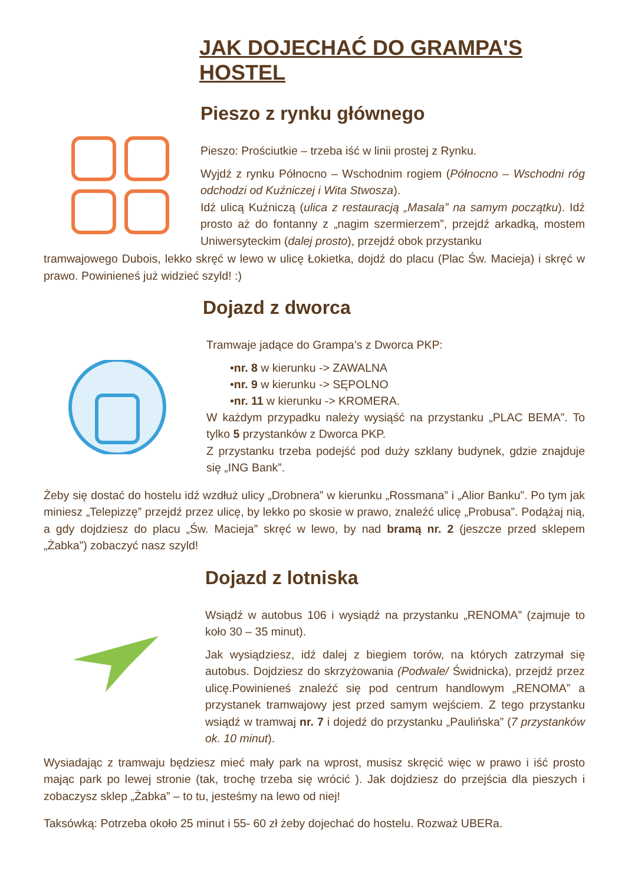JAK DOJECHAĆ DO GRAMPA'S HOSTEL
Pieszo z rynku głównego
Pieszo: Prościutkie – trzeba iść w linii prostej z Rynku.
Wyjdź z rynku Północno – Wschodnim rogiem (Północno – Wschodni róg odchodzi od Kuźniczej i Wita Stwosza).
Idź ulicą Kuźniczą (ulica z restauracją „Masala” na samym początku). Idź prosto aż do fontanny z „nagim szermierzem”, przejdź arkadką, mostem Uniwersyteckim (dalej prosto), przejdź obok przystanku
tramwajowego Dubois, lekko skręć w lewo w ulicę Łokietka, dojdź do placu (Plac Św. Macieja) i skręć w prawo. Powinieneś już widzieć szyld! :)
Dojazd z dworca
Tramwaje jadące do Grampa’s z Dworca PKP:
•nr. 8 w kierunku -> ZAWALNA
•nr. 9 w kierunku -> SĘPOLNO
•nr. 11 w kierunku -> KROMERA.
W każdym przypadku należy wysiąść na przystanku „PLAC BEMA”. To tylko 5 przystanków z Dworca PKP.
Z przystanku trzeba podejść pod duży szklany budynek, gdzie znajduje się „ING Bank”.
Żeby się dostać do hostelu idź wzdłuż ulicy „Drobnera” w kierunku „Rossmana” i „Alior Banku”. Po tym jak miniesz „Telepizzę” przejdź przez ulicę, by lekko po skosie w prawo, znaleźć ulicę „Probusa”. Podążaj nią, a gdy dojdziesz do placu „Św. Macieja” skręć w lewo, by nad bramą nr. 2 (jeszcze przed sklepem „Żabka”) zobaczyć nasz szyld!
Dojazd z lotniska
Wsiądź w autobus 106 i wysiądź na przystanku „RENOMA” (zajmuje to koło 30 – 35 minut).
Jak wysiądziesz, idź dalej z biegiem torów, na których zatrzymał się autobus. Dojdziesz do skrzyżowania (Podwale/ Świdnicka), przejdź przez ulicę.Powinieneś znaleźć się pod centrum handlowym „RENOMA” a przystanek tramwajowy jest przed samym wejściem. Z tego przystanku wsiądź w tramwaj nr. 7 i dojedź do przystanku „Paulińska” (7 przystanków ok. 10 minut).
Wysiadając z tramwaju będziesz mieć mały park na wprost, musisz skręcić więc w prawo i iść prosto mając park po lewej stronie (tak, trochę trzeba się wrócić ). Jak dojdziesz do przejścia dla pieszych i zobaczysz sklep „Żabka” – to tu, jesteśmy na lewo od niej!
Taksówką: Potrzeba około 25 minut i 55- 60 zł żeby dojechać do hostelu. Rozważ UBERa.